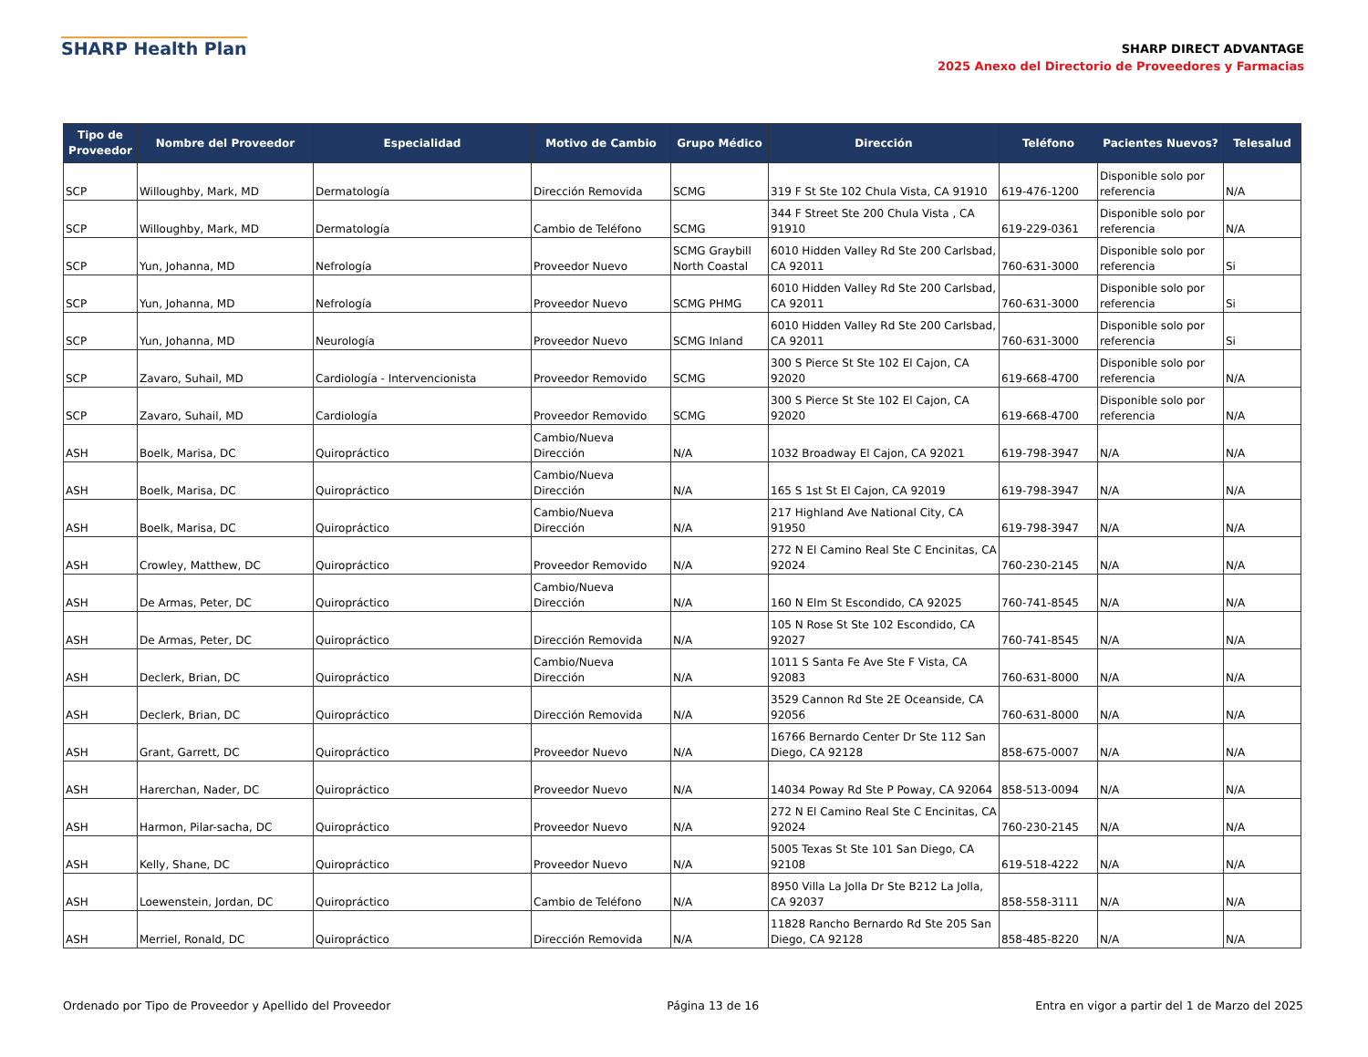SHARP Health Plan
SHARP DIRECT ADVANTAGE
2025 Anexo del Directorio de Proveedores y Farmacias
| Tipo de Proveedor | Nombre del Proveedor | Especialidad | Motivo de Cambio | Grupo Médico | Dirección | Teléfono | Pacientes Nuevos? | Telesalud |
| --- | --- | --- | --- | --- | --- | --- | --- | --- |
| SCP | Willoughby, Mark, MD | Dermatología | Dirección Removida | SCMG | 319 F St Ste 102 Chula Vista, CA 91910 | 619-476-1200 | Disponible solo por referencia | N/A |
| SCP | Willoughby, Mark, MD | Dermatología | Cambio de Teléfono | SCMG | 344 F Street Ste 200 Chula Vista , CA 91910 | 619-229-0361 | Disponible solo por referencia | N/A |
| SCP | Yun, Johanna, MD | Nefrología | Proveedor Nuevo | SCMG Graybill North Coastal | 6010 Hidden Valley Rd Ste 200 Carlsbad, CA 92011 | 760-631-3000 | Disponible solo por referencia | Si |
| SCP | Yun, Johanna, MD | Nefrología | Proveedor Nuevo | SCMG PHMG | 6010 Hidden Valley Rd Ste 200 Carlsbad, CA 92011 | 760-631-3000 | Disponible solo por referencia | Si |
| SCP | Yun, Johanna, MD | Neurología | Proveedor Nuevo | SCMG Inland | 6010 Hidden Valley Rd Ste 200 Carlsbad, CA 92011 | 760-631-3000 | Disponible solo por referencia | Si |
| SCP | Zavaro, Suhail, MD | Cardiología - Intervencionista | Proveedor Removido | SCMG | 300 S Pierce St Ste 102 El Cajon, CA 92020 | 619-668-4700 | Disponible solo por referencia | N/A |
| SCP | Zavaro, Suhail, MD | Cardiología | Proveedor Removido | SCMG | 300 S Pierce St Ste 102 El Cajon, CA 92020 | 619-668-4700 | Disponible solo por referencia | N/A |
| ASH | Boelk, Marisa, DC | Quiropráctico | Cambio/Nueva Dirección | N/A | 1032 Broadway El Cajon, CA 92021 | 619-798-3947 | N/A | N/A |
| ASH | Boelk, Marisa, DC | Quiropráctico | Cambio/Nueva Dirección | N/A | 165 S 1st St El Cajon, CA 92019 | 619-798-3947 | N/A | N/A |
| ASH | Boelk, Marisa, DC | Quiropráctico | Cambio/Nueva Dirección | N/A | 217 Highland Ave National City, CA 91950 | 619-798-3947 | N/A | N/A |
| ASH | Crowley, Matthew, DC | Quiropráctico | Proveedor Removido | N/A | 272 N El Camino Real Ste C Encinitas, CA 92024 | 760-230-2145 | N/A | N/A |
| ASH | De Armas, Peter, DC | Quiropráctico | Cambio/Nueva Dirección | N/A | 160 N Elm St Escondido, CA 92025 | 760-741-8545 | N/A | N/A |
| ASH | De Armas, Peter, DC | Quiropráctico | Dirección Removida | N/A | 105 N Rose St Ste 102 Escondido, CA 92027 | 760-741-8545 | N/A | N/A |
| ASH | Declerk, Brian, DC | Quiropráctico | Cambio/Nueva Dirección | N/A | 1011 S Santa Fe Ave Ste F Vista, CA 92083 | 760-631-8000 | N/A | N/A |
| ASH | Declerk, Brian, DC | Quiropráctico | Dirección Removida | N/A | 3529 Cannon Rd Ste 2E Oceanside, CA 92056 | 760-631-8000 | N/A | N/A |
| ASH | Grant, Garrett, DC | Quiropráctico | Proveedor Nuevo | N/A | 16766 Bernardo Center Dr Ste 112 San Diego, CA 92128 | 858-675-0007 | N/A | N/A |
| ASH | Harerchan, Nader, DC | Quiropráctico | Proveedor Nuevo | N/A | 14034 Poway Rd Ste P Poway, CA 92064 | 858-513-0094 | N/A | N/A |
| ASH | Harmon, Pilar-sacha, DC | Quiropráctico | Proveedor Nuevo | N/A | 272 N El Camino Real Ste C Encinitas, CA 92024 | 760-230-2145 | N/A | N/A |
| ASH | Kelly, Shane, DC | Quiropráctico | Proveedor Nuevo | N/A | 5005 Texas St Ste 101 San Diego, CA 92108 | 619-518-4222 | N/A | N/A |
| ASH | Loewenstein, Jordan, DC | Quiropráctico | Cambio de Teléfono | N/A | 8950 Villa La Jolla Dr Ste B212 La Jolla, CA 92037 | 858-558-3111 | N/A | N/A |
| ASH | Merriel, Ronald, DC | Quiropráctico | Dirección Removida | N/A | 11828 Rancho Bernardo Rd Ste 205 San Diego, CA 92128 | 858-485-8220 | N/A | N/A |
Ordenado por Tipo de Proveedor y Apellido del Proveedor Página 13 de 16 Entra en vigor a partir del 1 de Marzo del 2025